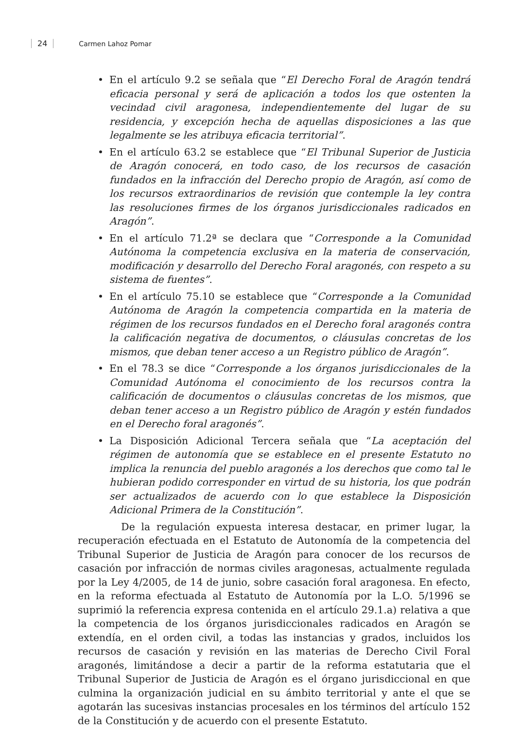24 Carmen Lahoz Pomar
• En el artículo 9.2 se señala que “El Derecho Foral de Aragón tendrá eficacia personal y será de aplicación a todos los que ostenten la vecindad civil aragonesa, independientemente del lugar de su residencia, y excepción hecha de aquellas disposiciones a las que legalmente se les atribuya eficacia territorial”.
• En el artículo 63.2 se establece que “El Tribunal Superior de Justicia de Aragón conocerá, en todo caso, de los recursos de casación fundados en la infracción del Derecho propio de Aragón, así como de los recursos extraordinarios de revisión que contemple la ley contra las resoluciones firmes de los órganos jurisdiccionales radicados en Aragón”.
• En el artículo 71.2ª se declara que “Corresponde a la Comunidad Autónoma la competencia exclusiva en la materia de conservación, modificación y desarrollo del Derecho Foral aragonés, con respeto a su sistema de fuentes”.
• En el artículo 75.10 se establece que “Corresponde a la Comunidad Autónoma de Aragón la competencia compartida en la materia de régimen de los recursos fundados en el Derecho foral aragonés contra la calificación negativa de documentos, o cláusulas concretas de los mismos, que deban tener acceso a un Registro público de Aragón”.
• En el 78.3 se dice “Corresponde a los órganos jurisdiccionales de la Comunidad Autónoma el conocimiento de los recursos contra la calificación de documentos o cláusulas concretas de los mismos, que deban tener acceso a un Registro público de Aragón y estén fundados en el Derecho foral aragonés”.
• La Disposición Adicional Tercera señala que “La aceptación del régimen de autonomía que se establece en el presente Estatuto no implica la renuncia del pueblo aragonés a los derechos que como tal le hubieran podido corresponder en virtud de su historia, los que podrán ser actualizados de acuerdo con lo que establece la Disposición Adicional Primera de la Constitución”.
De la regulación expuesta interesa destacar, en primer lugar, la recuperación efectuada en el Estatuto de Autonomía de la competencia del Tribunal Superior de Justicia de Aragón para conocer de los recursos de casación por infracción de normas civiles aragonesas, actualmente regulada por la Ley 4/2005, de 14 de junio, sobre casación foral aragonesa. En efecto, en la reforma efectuada al Estatuto de Autonomía por la L.O. 5/1996 se suprimió la referencia expresa contenida en el artículo 29.1.a) relativa a que la competencia de los órganos jurisdiccionales radicados en Aragón se extendía, en el orden civil, a todas las instancias y grados, incluidos los recursos de casación y revisión en las materias de Derecho Civil Foral aragonés, limitándose a decir a partir de la reforma estatutaria que el Tribunal Superior de Justicia de Aragón es el órgano jurisdiccional en que culmina la organización judicial en su ámbito territorial y ante el que se agotarán las sucesivas instancias procesales en los términos del artículo 152 de la Constitución y de acuerdo con el presente Estatuto.